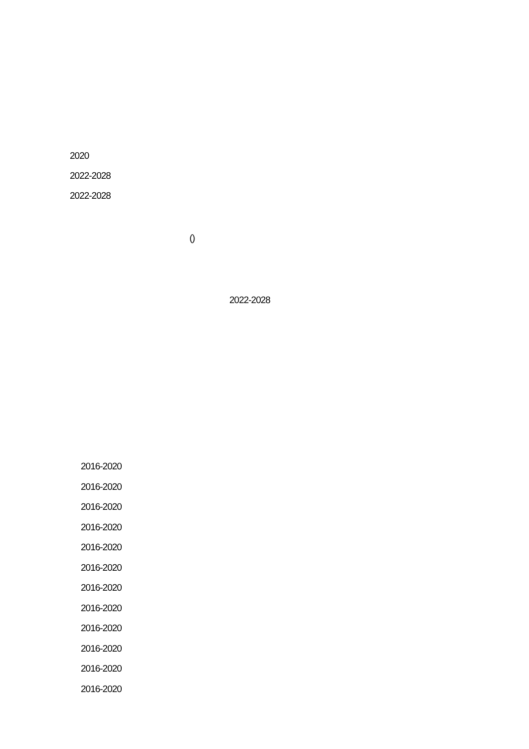2020
2022-2028
2022-2028
()
2022-2028
2016-2020
2016-2020
2016-2020
2016-2020
2016-2020
2016-2020
2016-2020
2016-2020
2016-2020
2016-2020
2016-2020
2016-2020